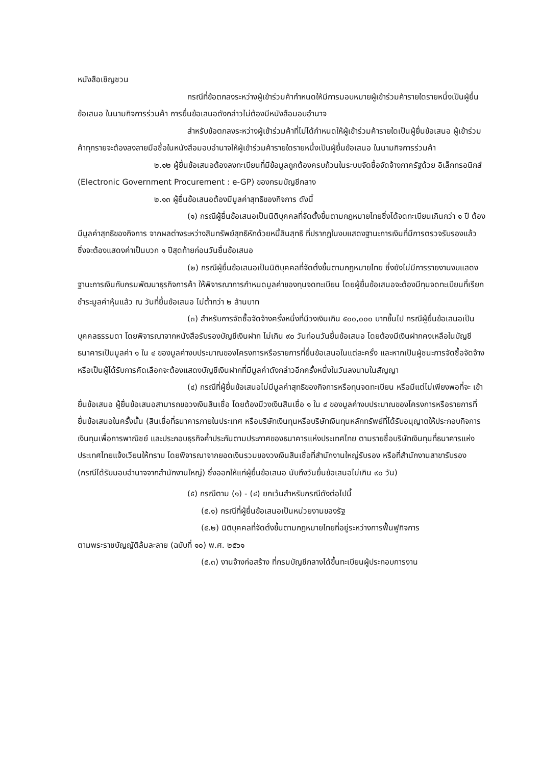หนังสือเชิญชวน
กรณีที่ข้อตกลงระหว่างผู้เข้าร่วมค้ากำหนดให้มีการมอบหมายผู้เข้าร่วมค้ารายใดรายหนึ่งเป็นผู้ยื่นข้อเสนอ ในนามกิจการร่วมค้า การยื่นข้อเสนอดังกล่าวไม่ต้องมีหนังสือมอบอำนาจ
สำหรับข้อตกลงระหว่างผู้เข้าร่วมค้าที่ไม่ได้กำหนดให้ผู้เข้าร่วมค้ารายใดเป็นผู้ยื่นข้อเสนอ ผู้เข้าร่วมค้าทุกรายจะต้องลงลายมือชื่อในหนังสือมอบอำนาจให้ผู้เข้าร่วมค้ารายใดรายหนึ่งเป็นผู้ยื่นข้อเสนอ ในนามกิจการร่วมค้า
๒.๑๒ ผู้ยื่นข้อเสนอต้องลงทะเบียนที่มีข้อมูลถูกต้องครบถ้วนในระบบจัดซื้อจัดจ้างภาครัฐด้วย อิเล็กทรอนิกส์ (Electronic Government Procurement : e-GP) ของกรมบัญชีกลาง
๒.๑๓ ผู้ยื่นข้อเสนอต้องมีมูลค่าสุทธิของกิจการ ดังนี้
(๑) กรณีผู้ยื่นข้อเสนอเป็นนิติบุคคลที่จัดตั้งขึ้นตามกฎหมายไทยซึ่งได้จดทะเบียนเกินกว่า ๑ ปี ต้องมีมูลค่าสุทธิของกิจการ จากผลต่างระหว่างสินทรัพย์สุทธิหักด้วยหนี้สินสุทธิ ที่ปรากฏในงบแสดงฐานะการเงินที่มีการตรวจรับรองแล้ว ซึ่งจะต้องแสดงค่าเป็นบวก ๑ ปีสุดท้ายก่อนวันยื่นข้อเสนอ
(๒) กรณีผู้ยื่นข้อเสนอเป็นนิติบุคคลที่จัดตั้งขึ้นตามกฎหมายไทย ซึ่งยังไม่มีการรายงานงบแสดงฐานะการเงินกับกรมพัฒนาธุรกิจการค้า ให้พิจารณาการกำหนดมูลค่าของทุนจดทะเบียน โดยผู้ยื่นข้อเสนอจะต้องมีทุนจดทะเบียนที่เรียกชำระมูลค่าหุ้นแล้ว ณ วันที่ยื่นข้อเสนอ ไม่ต่ำกว่า ๒ ล้านบาท
(๓) สำหรับการจัดซื้อจัดจ้างครั้งหนึ่งที่มีวงเงินเกิน ๕๐๐,๐๐๐ บาทขึ้นไป กรณีผู้ยื่นข้อเสนอเป็นบุคคลธรรมดา โดยพิจารณาจากหนังสือรับรองบัญชีเงินฝาก ไม่เกิน ๙๐ วันก่อนวันยื่นข้อเสนอ โดยต้องมีเงินฝากคงเหลือในบัญชีธนาคารเป็นมูลค่า ๑ ใน ๔ ของมูลค่างบประมาณของโครงการหรือรายการที่ยื่นข้อเสนอในแต่ละครั้ง และหากเป็นผู้ชนะการจัดซื้อจัดจ้างหรือเป็นผู้ได้รับการคัดเลือกจะต้องแสดงบัญชีเงินฝากที่มีมูลค่าดังกล่าวอีกครั้งหนึ่งในวันลงนามในสัญญา
(๔) กรณีที่ผู้ยื่นข้อเสนอไม่มีมูลค่าสุทธิของกิจการหรือทุนจดทะเบียน หรือมีแต่ไม่เพียงพอที่จะ เข้ายื่นข้อเสนอ ผู้ยื่นข้อเสนอสามารถขอวงเงินสินเชื่อ โดยต้องมีวงเงินสินเชื่อ ๑ ใน ๔ ของมูลค่างบประมาณของโครงการหรือรายการที่ยื่นข้อเสนอในครั้งนั้น (สินเชื่อที่ธนาคารภายในประเทศ หรือบริษัทเงินทุนหรือบริษัทเงินทุนหลักทรัพย์ที่ได้รับอนุญาตให้ประกอบกิจการเงินทุนเพื่อการพาณิชย์ และประกอบธุรกิจค้ำประกันตามประกาศของธนาคารแห่งประเทศไทย ตามรายชื่อบริษัทเงินทุนที่ธนาคารแห่งประเทศไทยแจ้งเวียนให้ทราบ โดยพิจารณาจากยอดเงินรวมของวงเงินสินเชื่อที่สำนักงานใหญ่รับรอง หรือที่สำนักงานสาขารับรอง (กรณีได้รับมอบอำนาจจากสำนักงานใหญ่) ซึ่งออกให้แก่ผู้ยื่นข้อเสนอ นับถึงวันยื่นข้อเสนอไม่เกิน ๙๐ วัน)
(๕) กรณีตาม (๑) - (๔) ยกเว้นสำหรับกรณีดังต่อไปนี้
(๕.๑) กรณีที่ผู้ยื่นข้อเสนอเป็นหน่วยงานของรัฐ
(๕.๒) นิติบุคคลที่จัดตั้งขึ้นตามกฎหมายไทยที่อยู่ระหว่างการฟื้นฟูกิจการ
ตามพระราชบัญญัติล้มละลาย (ฉบับที่ ๑๐) พ.ศ. ๒๕๖๑
(๕.๓) งานจ้างก่อสร้าง ที่กรมบัญชีกลางได้ขึ้นทะเบียนผู้ประกอบการงาน